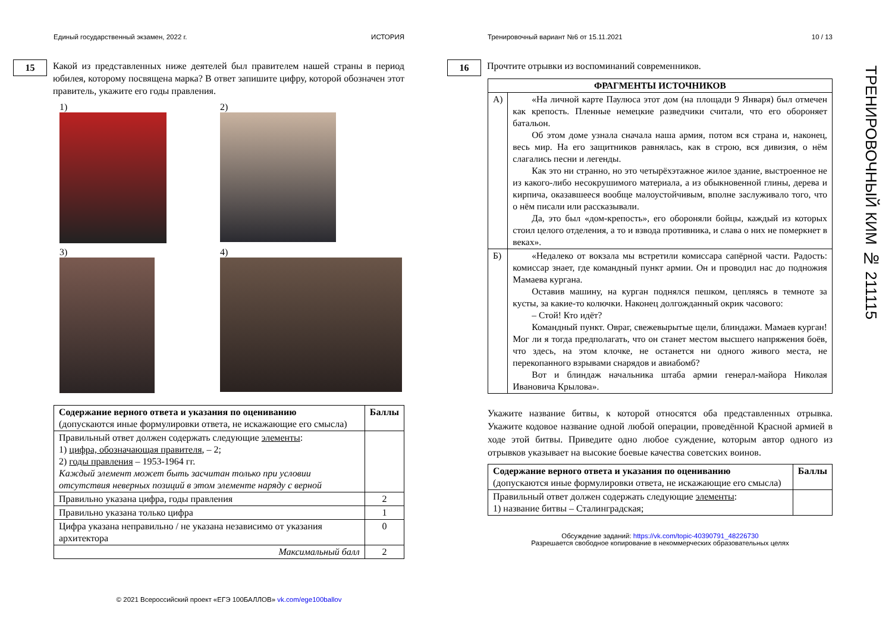Единый государственный экзамен, 2022 г. ИСТОРИЯ
15
Какой из представленных ниже деятелей был правителем нашей страны в период юбилея, которому посвящена марка? В ответ запишите цифру, которой обозначен этот правитель, укажите его годы правления.
1)
2)
3)
4)
| Содержание верного ответа и указания по оцениванию (допускаются иные формулировки ответа, не искажающие его смысла) | Баллы |
| Правильный ответ должен содержать следующие элементы : 1) цифра, обозначающая правителя , – 2; 2) годы правления – 1953-1964 гг. Каждый элемент может быть засчитан только при условии отсутствия неверных позиций в этом элементе наряду с верной | |
| Правильно указана цифра, годы правления | 2 |
| Правильно указана только цифра | 1 |
| Цифра указана неправильно / не указана независимо от указания архитектора | 0 |
| Максимальный балл | 2 |
© 2021 Всероссийский проект «ЕГЭ 100БАЛЛОВ» vk.com/ege100ballov
Тренировочный вариант №6 от 15.11.2021 10 / 13
16
Прочтите отрывки из воспоминаний современников.
| ФРАГМЕНТЫ ИСТОЧНИКОВ | |
| --- | --- |
| А) | «На личной карте Паулюса этот дом (на площади 9 Января) был отмечен как крепость. Пленные немецкие разведчики считали, что его обороняет батальон. Об этом доме узнала сначала наша армия, потом вся страна и, наконец, весь мир. На его защитников равнялась, как в строю, вся дивизия, о нём слагались песни и легенды. Как это ни странно, но это четырёхэтажное жилое здание, выстроенное не из какого-либо несокрушимого материала, а из обыкновенной глины, дерева и кирпича, оказавшееся вообще малоустойчивым, вполне заслуживало того, что о нём писали или рассказывали. Да, это был «дом-крепость», его обороняли бойцы, каждый из которых стоил целого отделения, а то и взвода противника, и слава о них не померкнет в веках». |
| Б) | «Недалеко от вокзала мы встретили комиссара сапёрной части. Радость: комиссар знает, где командный пункт армии. Он и проводил нас до подножия Мамаева кургана. Оставив машину, на курган поднялся пешком, цепляясь в темноте за кусты, за какие-то колючки. Наконец долгожданный окрик часового: – Стой! Кто идёт? Командный пункт. Овраг, свежевырытые щели, блиндажи. Мамаев курган! Мог ли я тогда предполагать, что он станет местом высшего напряжения боёв, что здесь, на этом клочке, не останется ни одного живого места, не перекопанного взрывами снарядов и авиабомб? Вот и блиндаж начальника штаба армии генерал-майора Николая Ивановича Крылова». |
Укажите название битвы, к которой относятся оба представленных отрывка. Укажите кодовое название одной любой операции, проведённой Красной армией в ходе этой битвы. Приведите одно любое суждение, которым автор одного из отрывков указывает на высокие боевые качества советских воинов.
| Содержание верного ответа и указания по оцениванию (допускаются иные формулировки ответа, не искажающие его смысла) | Баллы |
| Правильный ответ должен содержать следующие элементы : 1) название битвы – Сталинградская; | |
Обсуждение заданий: https://vk.com/topic-40390791_48226730
Разрешается свободное копирование в некоммерческих образовательных целях
ТРЕНИРОВОЧНЫЙ КИМ № 211115